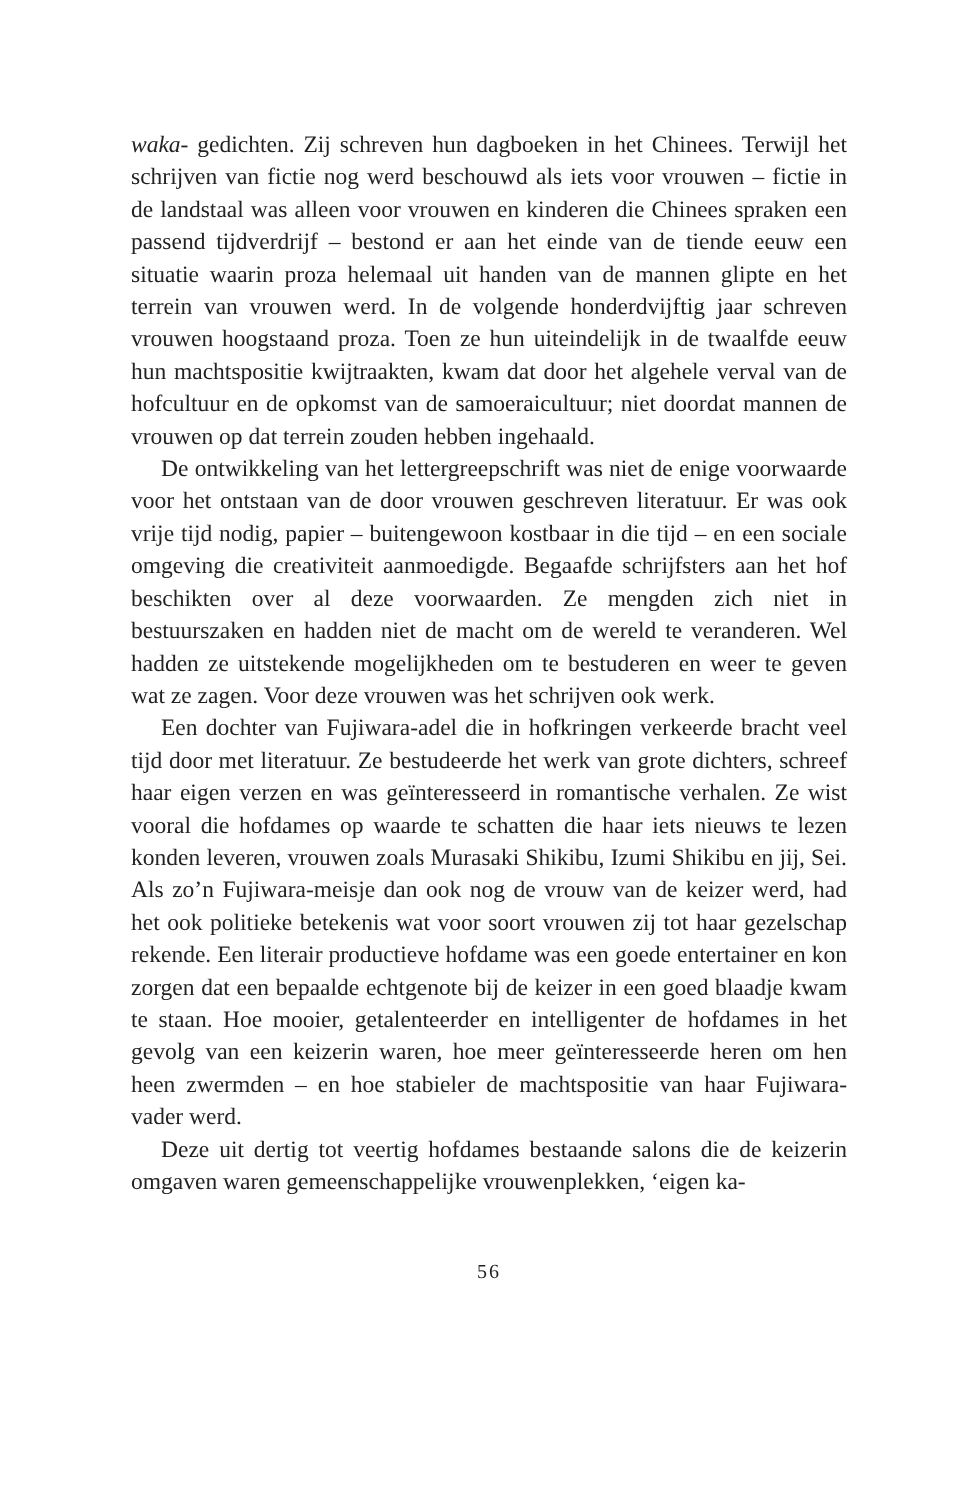waka- gedichten. Zij schreven hun dagboeken in het Chinees. Terwijl het schrijven van fictie nog werd beschouwd als iets voor vrouwen – fictie in de landstaal was alleen voor vrouwen en kinderen die Chinees spraken een passend tijdverdrijf – bestond er aan het einde van de tiende eeuw een situatie waarin proza helemaal uit handen van de mannen glipte en het terrein van vrouwen werd. In de volgende honderdvijftig jaar schreven vrouwen hoogstaand proza. Toen ze hun uiteindelijk in de twaalfde eeuw hun machtspositie kwijtraakten, kwam dat door het algehele verval van de hofcultuur en de opkomst van de samoeraicultuur; niet doordat mannen de vrouwen op dat terrein zouden hebben ingehaald.
De ontwikkeling van het lettergreepschrift was niet de enige voorwaarde voor het ontstaan van de door vrouwen geschreven literatuur. Er was ook vrije tijd nodig, papier – buitengewoon kostbaar in die tijd – en een sociale omgeving die creativiteit aanmoedigde. Begaafde schrijfsters aan het hof beschikten over al deze voorwaarden. Ze mengden zich niet in bestuurszaken en hadden niet de macht om de wereld te veranderen. Wel hadden ze uitstekende mogelijkheden om te bestuderen en weer te geven wat ze zagen. Voor deze vrouwen was het schrijven ook werk.
Een dochter van Fujiwara-adel die in hofkringen verkeerde bracht veel tijd door met literatuur. Ze bestudeerde het werk van grote dichters, schreef haar eigen verzen en was geïnteresseerd in romantische verhalen. Ze wist vooral die hofdames op waarde te schatten die haar iets nieuws te lezen konden leveren, vrouwen zoals Murasaki Shikibu, Izumi Shikibu en jij, Sei. Als zo’n Fujiwara-meisje dan ook nog de vrouw van de keizer werd, had het ook politieke betekenis wat voor soort vrouwen zij tot haar gezelschap rekende. Een literair productieve hofdame was een goede entertainer en kon zorgen dat een bepaalde echtgenote bij de keizer in een goed blaadje kwam te staan. Hoe mooier, getalenteerder en intelligenter de hofdames in het gevolg van een keizerin waren, hoe meer geïnteresseerde heren om hen heen zwermden – en hoe stabieler de machtspositie van haar Fujiwara-vader werd.
Deze uit dertig tot veertig hofdames bestaande salons die de keizerin omgaven waren gemeenschappelijke vrouwenplekken, ‘eigen ka-
56